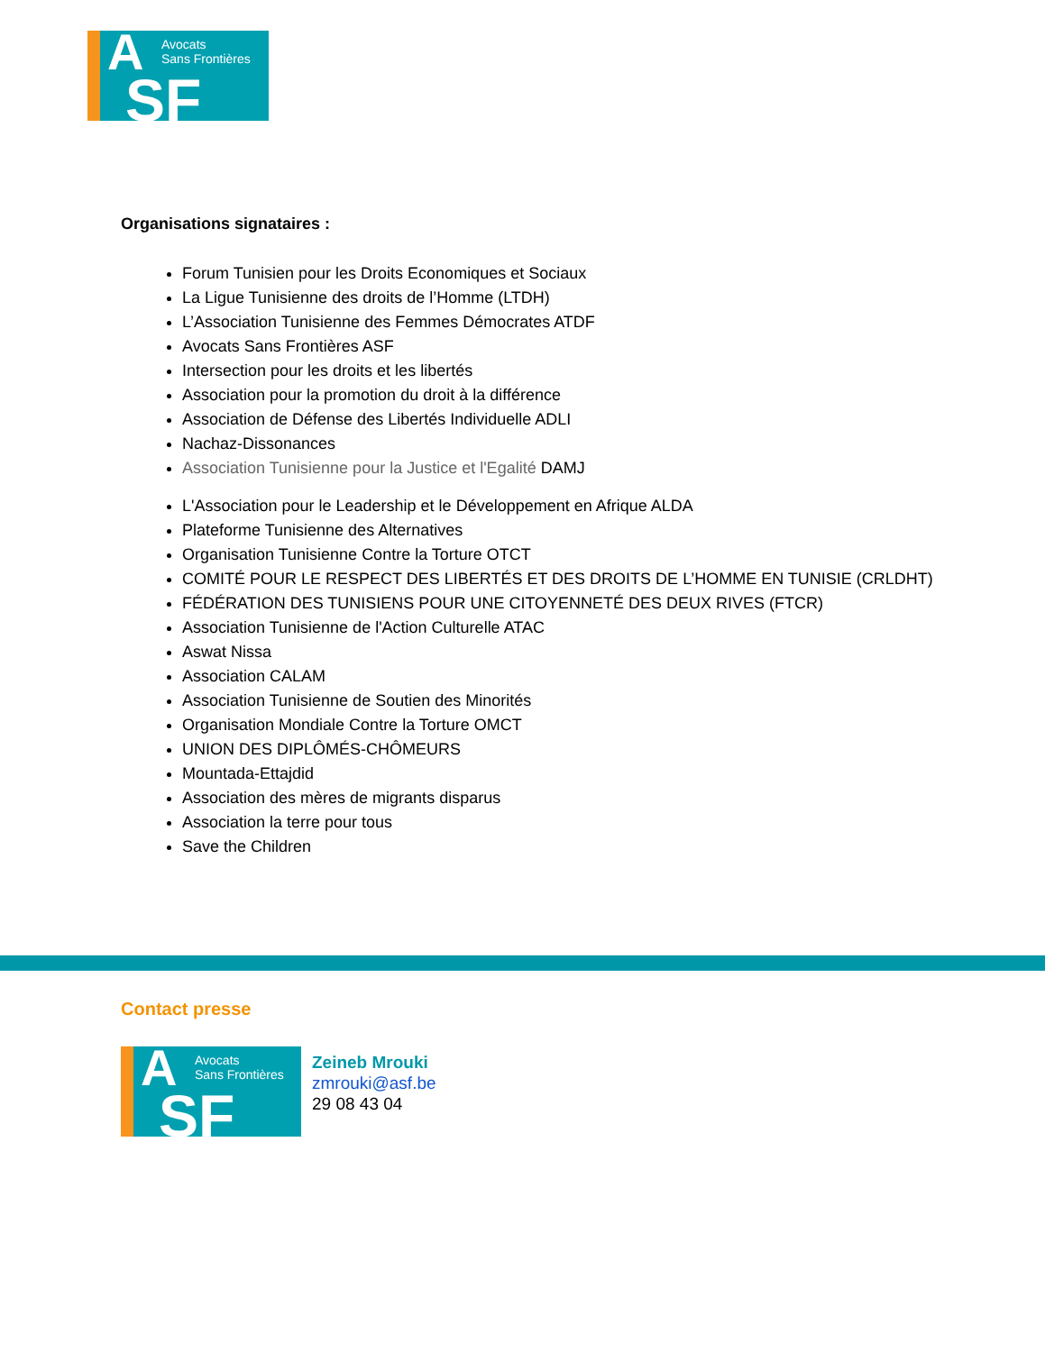A Avocats
Sans Frontières
SF
Organisations signataires :
Forum Tunisien pour les Droits Economiques et Sociaux
La Ligue Tunisienne des droits de l’Homme (LTDH)
L’Association Tunisienne des Femmes Démocrates ATDF
Avocats Sans Frontières ASF
Intersection pour les droits et les libertés
Association pour la promotion du droit à la différence
Association de Défense des Libertés Individuelle ADLI
Nachaz-Dissonances
Association Tunisienne pour la Justice et l'Egalité DAMJ
L'Association pour le Leadership et le Développement en Afrique ALDA
Plateforme Tunisienne des Alternatives
Organisation Tunisienne Contre la Torture OTCT
COMITÉ POUR LE RESPECT DES LIBERTÉS ET DES DROITS DE L’HOMME EN TUNISIE (CRLDHT)
FÉDÉRATION DES TUNISIENS POUR UNE CITOYENNETÉ DES DEUX RIVES (FTCR)
Association Tunisienne de l'Action Culturelle ATAC
Aswat Nissa
Association CALAM
Association Tunisienne de Soutien des Minorités
Organisation Mondiale Contre la Torture OMCT
UNION DES DIPLÔMÉS-CHÔMEURS
Mountada-Ettajdid
Association des mères de migrants disparus
Association la terre pour tous
Save the Children
Contact presse
A Avocats
Sans Frontières
SF
Zeineb Mrouki
zmrouki@asf.be
29 08 43 04